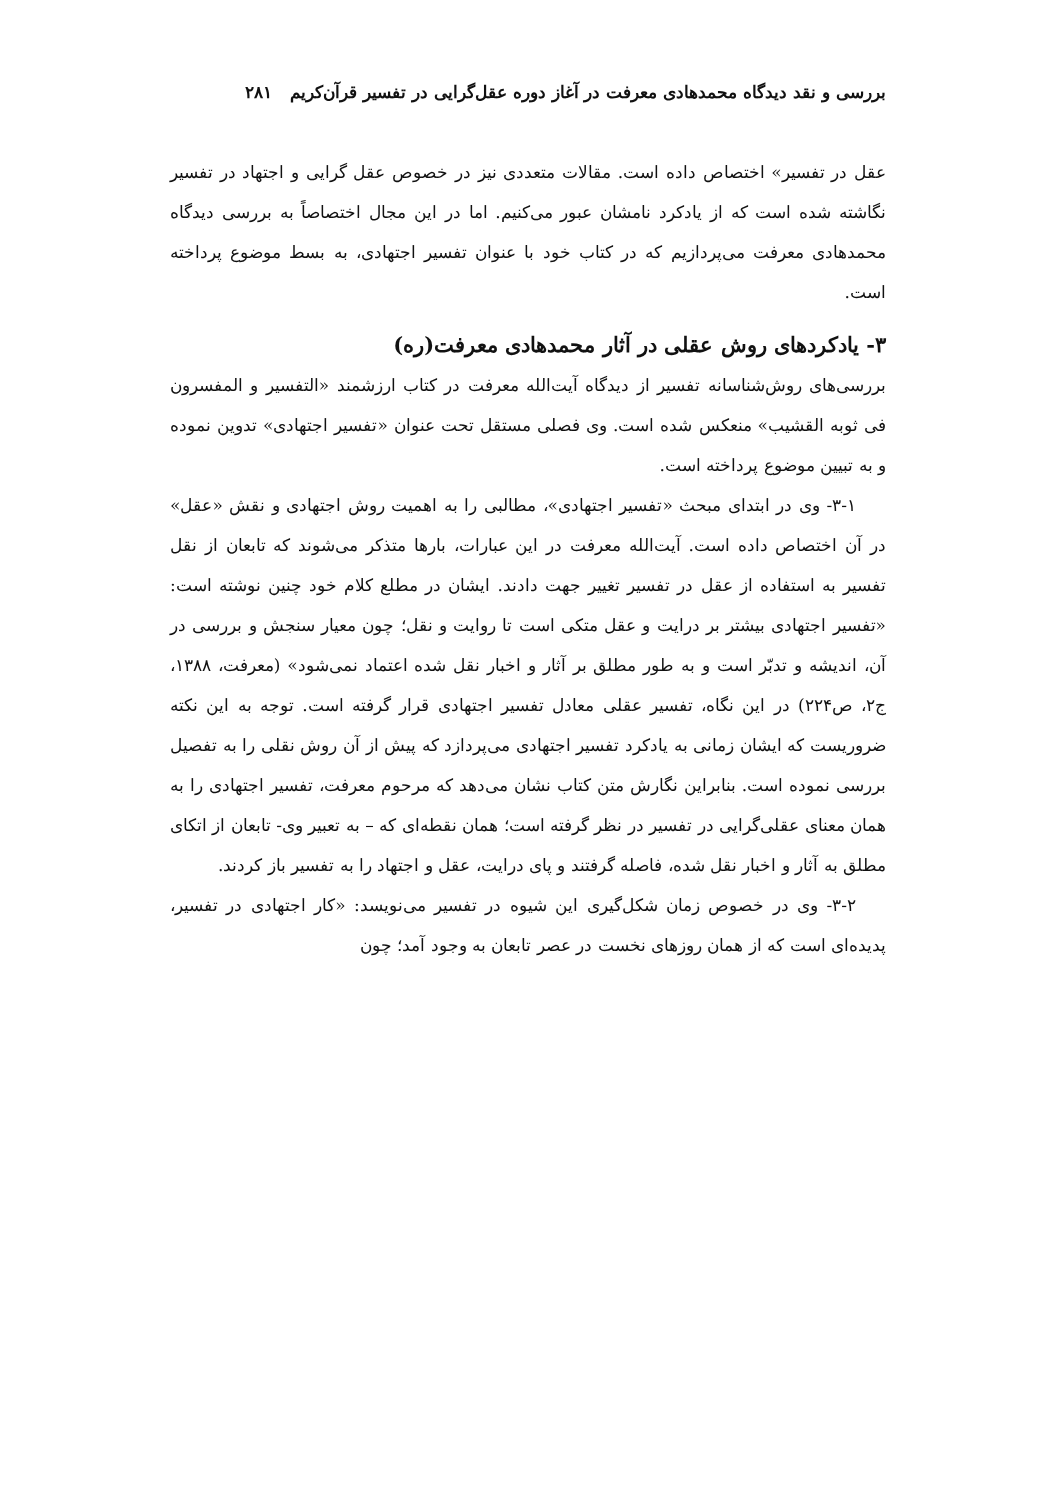بررسی و نقد دیدگاه محمدهادی معرفت در آغاز دوره عقل‌گرایی در تفسیر قرآن‌کریم ۲۸۱
عقل در تفسیر» اختصاص داده است. مقالات متعددی نیز در خصوص عقل گرایی و اجتهاد در تفسیر نگاشته شده است که از یادکرد نامشان عبور می‌کنیم. اما در این مجال اختصاصاً به بررسی دیدگاه محمدهادی معرفت می‌پردازیم که در کتاب خود با عنوان تفسیر اجتهادی، به بسط موضوع پرداخته است.
۳- یادکردهای روش عقلی در آثار محمدهادی معرفت(ره)
بررسی‌های روش‌شناسانه تفسیر از دیدگاه آیت‌الله معرفت در کتاب ارزشمند «التفسیر و المفسرون فی ثوبه القشیب» منعکس شده است. وی فصلی مستقل تحت عنوان «تفسیر اجتهادی» تدوین نموده و به تبیین موضوع پرداخته است.
۳-۱- وی در ابتدای مبحث «تفسیر اجتهادی»، مطالبی را به اهمیت روش اجتهادی و نقش «عقل» در آن اختصاص داده است. آیت‌الله معرفت در این عبارات، بارها متذکر می‌شوند که تابعان از نقل تفسیر به استفاده از عقل در تفسیر تغییر جهت دادند. ایشان در مطلع کلام خود چنین نوشته است: «تفسیر اجتهادی بیشتر بر درایت و عقل متکی است تا روایت و نقل؛ چون معیار سنجش و بررسی در آن، اندیشه و تدبّر است و به طور مطلق بر آثار و اخبار نقل شده اعتماد نمی‌شود» (معرفت، ۱۳۸۸، ج۲، ص۲۲۴) در این نگاه، تفسیر عقلی معادل تفسیر اجتهادی قرار گرفته است. توجه به این نکته ضروریست که ایشان زمانی به یادکرد تفسیر اجتهادی می‌پردازد که پیش از آن روش نقلی را به تفصیل بررسی نموده است. بنابراین نگارش متن کتاب نشان می‌دهد که مرحوم معرفت، تفسیر اجتهادی را به همان معنای عقلی‌گرایی در تفسیر در نظر گرفته است؛ همان نقطه‌ای که – به تعبیر وی- تابعان از اتکای مطلق به آثار و اخبار نقل شده، فاصله گرفتند و پای درایت، عقل و اجتهاد را به تفسیر باز کردند.
۳-۲- وی در خصوص زمان شکل‌گیری این شیوه در تفسیر می‌نویسد: «کار اجتهادی در تفسیر، پدیده‌ای است که از همان روزهای نخست در عصر تابعان به وجود آمد؛ چون